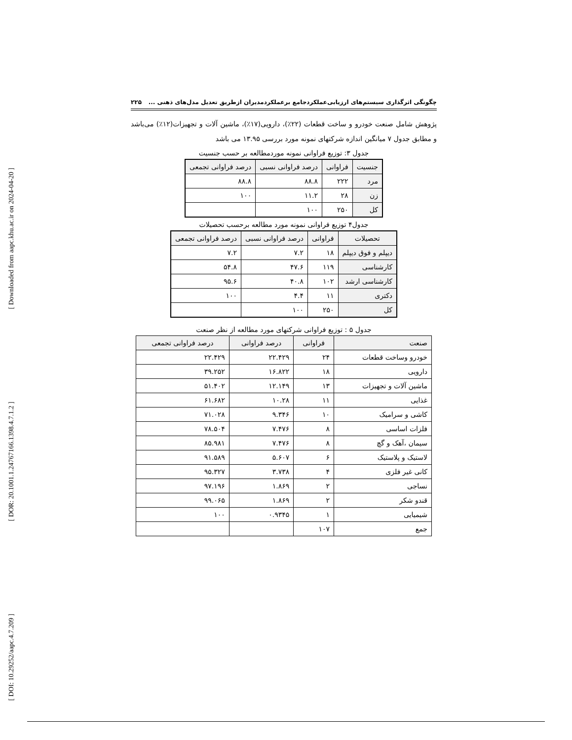[ Downloaded from aapc.khu.ac.ir on 2024-04-20 ]
[ DOR: 20.1001.1.24767166.1398.4.7.1.2 ]
[ DOI: 10.29252/aapc.4.7.209 ]
چگونگی اثرگذاری سیستم‌های ارزیابی‌عملکردجامع برعملکردمدیران ازطریق تعدیل مدل‌های ذهنی ... ۲۲۵
پژوهش شامل صنعت خودرو و ساخت قطعات (۲۲٪)، دارویی(۱۷٪)، ماشین آلات و تجهیزات(۱۲٪) می‌باشد و مطابق جدول ۷ میانگین اندازه شرکتهای نمونه مورد بررسی ۱۳.۹۵ می باشد
جدول ۳: توزیع فراوانی نمونه موردمطالعه بر حسب جنسیت
| جنسیت | فراوانی | درصد فراوانی نسبی | درصد فراوانی تجمعی |
| --- | --- | --- | --- |
| مرد | ۲۲۲ | ۸۸.۸ | ۸۸.۸ |
| زن | ۲۸ | ۱۱.۲ | ۱۰۰ |
| کل | ۲۵۰ | ۱۰۰ | |
جدول۴ توزیع فراوانی نمونه مورد مطالعه برحسب تحصیلات
| تحصیلات | فراوانی | درصد فراوانی نسبی | درصد فراوانی تجمعی |
| --- | --- | --- | --- |
| دیپلم و فوق دیپلم | ۱۸ | ۷.۲ | ۷.۲ |
| کارشناسی | ۱۱۹ | ۴۷.۶ | ۵۴.۸ |
| کارشناسی ارشد | ۱۰۲ | ۴۰.۸ | ۹۵.۶ |
| دکتری | ۱۱ | ۴.۴ | ۱۰۰ |
| کل | ۲۵۰ | ۱۰۰ | |
جدول ۵ : توزیع فراوانی شرکتهای مورد مطالعه از نظر صنعت
| صنعت | فراوانی | درصد فراوانی | درصد فراوانی تجمعی |
| --- | --- | --- | --- |
| خودرو وساخت قطعات | ۲۴ | ۲۲.۴۲۹ | ۲۲.۴۲۹ |
| دارویی | ۱۸ | ۱۶.۸۲۲ | ۳۹.۲۵۲ |
| ماشین آلات و تجهیزات | ۱۳ | ۱۲.۱۴۹ | ۵۱.۴۰۲ |
| غذایی | ۱۱ | ۱۰.۲۸ | ۶۱.۶۸۲ |
| کاشی و سرامیک | ۱۰ | ۹.۳۴۶ | ۷۱.۰۲۸ |
| فلزات اساسی | ۸ | ۷.۴۷۶ | ۷۸.۵۰۴ |
| سیمان ،آهک و گچ | ۸ | ۷.۴۷۶ | ۸۵.۹۸۱ |
| لاستیک و پلاستیک | ۶ | ۵.۶۰۷ | ۹۱.۵۸۹ |
| کانی غیر فلزی | ۴ | ۳.۷۳۸ | ۹۵.۳۲۷ |
| نساجی | ۲ | ۱.۸۶۹ | ۹۷.۱۹۶ |
| قندو شکر | ۲ | ۱.۸۶۹ | ۹۹.۰۶۵ |
| شیمیایی | ۱ | ۰.۹۳۴۵ | ۱۰۰ |
| جمع | ۱۰۷ | | |